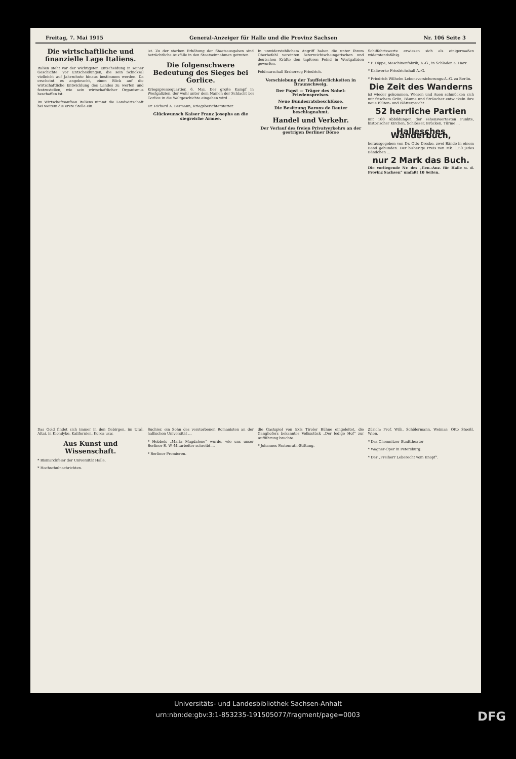Freitag, 7. Mai 1915 General-Anzeiger für Halle und die Provinz Sachsen Nr. 106 Seite 3
Die wirtschaftliche und finanzielle Lage Italiens.
Italien steht vor der wichtigsten Entscheidung in seiner Geschichte. Vor Entscheidungen, die sein Schicksal vielleicht auf Jahrzehnte hinaus bestimmen werden. Da erscheint es angebracht, einen Blick auf die wirtschaftliche Entwicklung des Landes zu werfen und festzustellen, wie sein wirtschaftlicher Organismus beschaffen ist.
Im Wirtschaftsaufbau Italiens nimmt die Landwirtschaft bei weitem die erste Stelle ein.
ist. Zu der starken Erhöhung der Staatsausgaben sind beträchtliche Ausfälle in den Staatseinnahmen getreten.
Die folgenschwere Bedeutung des Sieges bei Gorlice.
Kriegspressequartier, 6. Mai. Der große Kampf in Westgalizien, der wohl unter dem Namen der Schlacht bei Gorlice in die Weltgeschichte eingehen wird ...
Dr. Richard A. Bermann, Kriegsberichterstatter.
Glückwunsch Kaiser Franz Josephs an die siegreiche Armee.
In unwiderstehlichem Angriff haben die unter Ihrem Oberbefehl vereinten österreichisch-ungarischen und deutschen Kräfte den tapferen Feind in Westgalizien geworfen.
Feldmarschall Erzherzog Friedrich.
Verschiebung der Tauffeierlichkeiten in Braunschweig.
Der Papst — Träger des Nobel-Friedenspreises.
Neue Bundesratsbeschlüsse.
Die Besitzung Barons de Reuter beschlagnahmt.
Handel und Verkehr.
Der Verlauf des freien Privatverkehrs an der gestrigen Berliner Börse
Schiffahrtswerte erwiesen sich als einigermaßen widerstandsfähig.
* F. Dippe, Maschinenfabrik, A.-G., in Schladen a. Harz.
* Kaliwerke Friedrichshall A.-G.
* Friedrich Wilhelm Lebensversicherungs-A.-G. zu Berlin.
Die Zeit des Wanderns
ist wieder gekommen. Wiesen und Auen schmücken sich mit frischem Grün, Bäume und Sträucher entwickeln ihre neue Blüten- und Blätterpracht ...
52 herrliche Partien
mit 160 Abbildungen der sehenswertesten Punkte, historischer Kirchen, Schlösser, Brücken, Türme ...
Hallesches Wanderbuch,
herausgegeben von Dr. Otto Dreske, zwei Bände in einem Band gebunden. Der bisherige Preis von Mk. 1.50 jedes Bändchen ...
nur 2 Mark das Buch.
Die vorliegende Nr. des „Gen.-Anz. für Halle u. d. Provinz Sachsen“ umfaßt 10 Seiten.
Das Gold findet sich immer in den Gebirgen, im Ural, Altai, in Klondyke, Kalifornien, Korea usw.
Aus Kunst und Wissenschaft.
* Bismarckfeier der Universität Halle.
* Hochschulnachrichten.
Suchier, ein Sohn des verstorbenen Romanisten an der hallischen Universität ...
* Hebbels „Maria Magdalene“ wurde, wie uns unser Berliner R. W.-Mitarbeiter schreibt ...
* Berliner Premieren.
die Gastspiel von Exls Tiroler Bühne eingeleitet, die Ganghofers bekanntes Volksstück „Der ledige Hof“ zur Aufführung brachte.
* Johannes Fastenrath-Stiftung.
Zürich; Prof. Wilh. Schölermann, Weimar; Otto Stoeßl, Wien.
* Das Chemnitzer Stadttheater
* Wagner-Oper in Petersburg.
* Der „Freiherr Leberecht vom Knopf“.
Universitäts- und Landesbibliothek Sachsen-Anhalt
urn:nbn:de:gbv:3:1-853235-191505077/fragment/page=0003
DFG